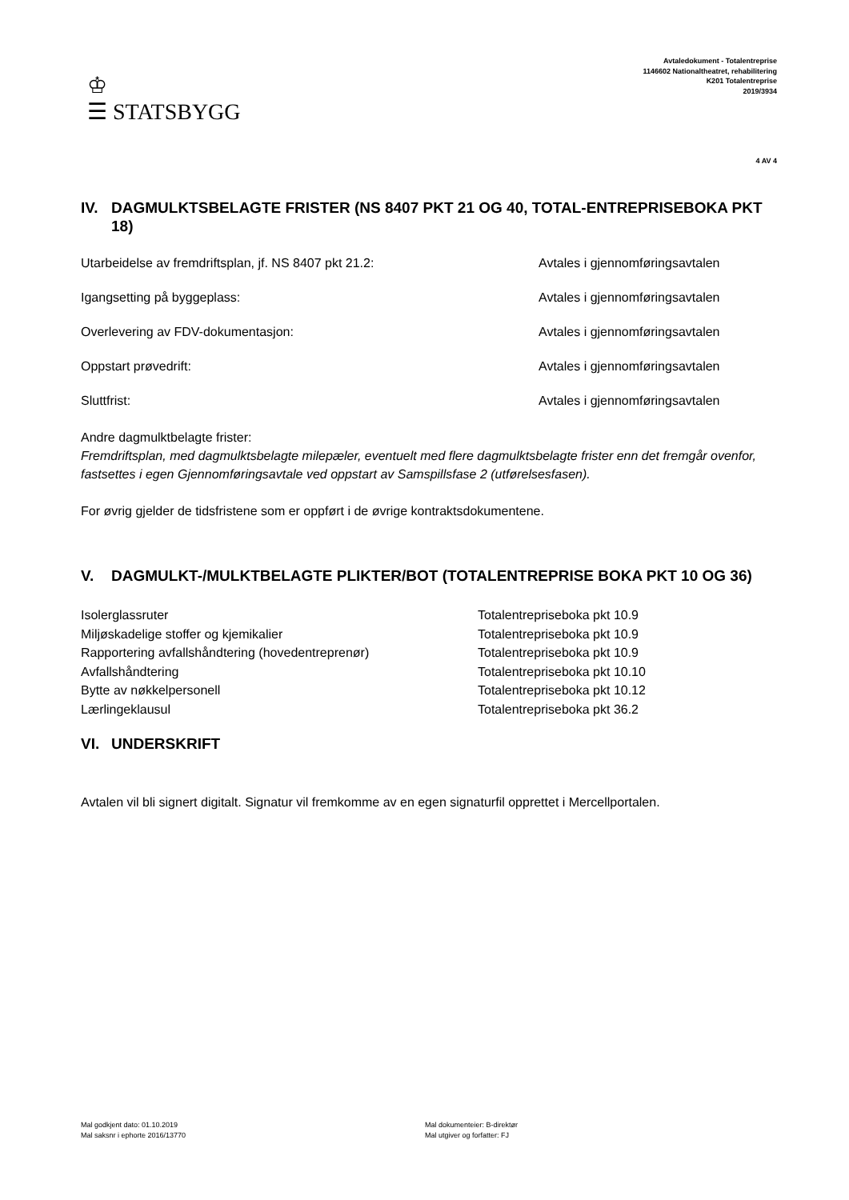♔
☰ STATSBYGG
Avtaledokument - Totalentreprise
1146602 Nationaltheatret, rehabilitering
K201 Totalentreprise
2019/3934
4 AV 4
IV. DAGMULKTSBELAGTE FRISTER (NS 8407 PKT 21 OG 40, TOTAL-ENTREPRISEBOKA PKT 18)
| Utarbeidelse av fremdriftsplan, jf. NS 8407 pkt 21.2: | Avtales i gjennomføringsavtalen |
| Igangsetting på byggeplass: | Avtales i gjennomføringsavtalen |
| Overlevering av FDV-dokumentasjon: | Avtales i gjennomføringsavtalen |
| Oppstart prøvedrift: | Avtales i gjennomføringsavtalen |
| Sluttfrist: | Avtales i gjennomføringsavtalen |
Andre dagmulktbelagte frister:
Fremdriftsplan, med dagmulktsbelagte milepæler, eventuelt med flere dagmulktsbelagte frister enn det fremgår ovenfor, fastsettes i egen Gjennomføringsavtale ved oppstart av Samspillsfase 2 (utførelsesfasen).
For øvrig gjelder de tidsfristene som er oppført i de øvrige kontraktsdokumentene.
V. DAGMULKT-/MULKTBELAGTE PLIKTER/BOT (TOTALENTREPRISE BOKA PKT 10 OG 36)
| Isolerglassruter | Totalentrepriseboka pkt 10.9 |
| Miljøskadelige stoffer og kjemikalier | Totalentrepriseboka pkt 10.9 |
| Rapportering avfallshåndtering (hovedentreprenør) | Totalentrepriseboka pkt 10.9 |
| Avfallshåndtering | Totalentrepriseboka pkt 10.10 |
| Bytte av nøkkelpersonell | Totalentrepriseboka pkt 10.12 |
| Lærlingeklausul | Totalentrepriseboka pkt 36.2 |
VI. UNDERSKRIFT
Avtalen vil bli signert digitalt. Signatur vil fremkomme av en egen signaturfil opprettet i Mercellportalen.
Mal godkjent dato: 01.10.2019
Mal saksnr i ephorte 2016/13770
Mal dokumenteier: B-direktør
Mal utgiver og forfatter: FJ